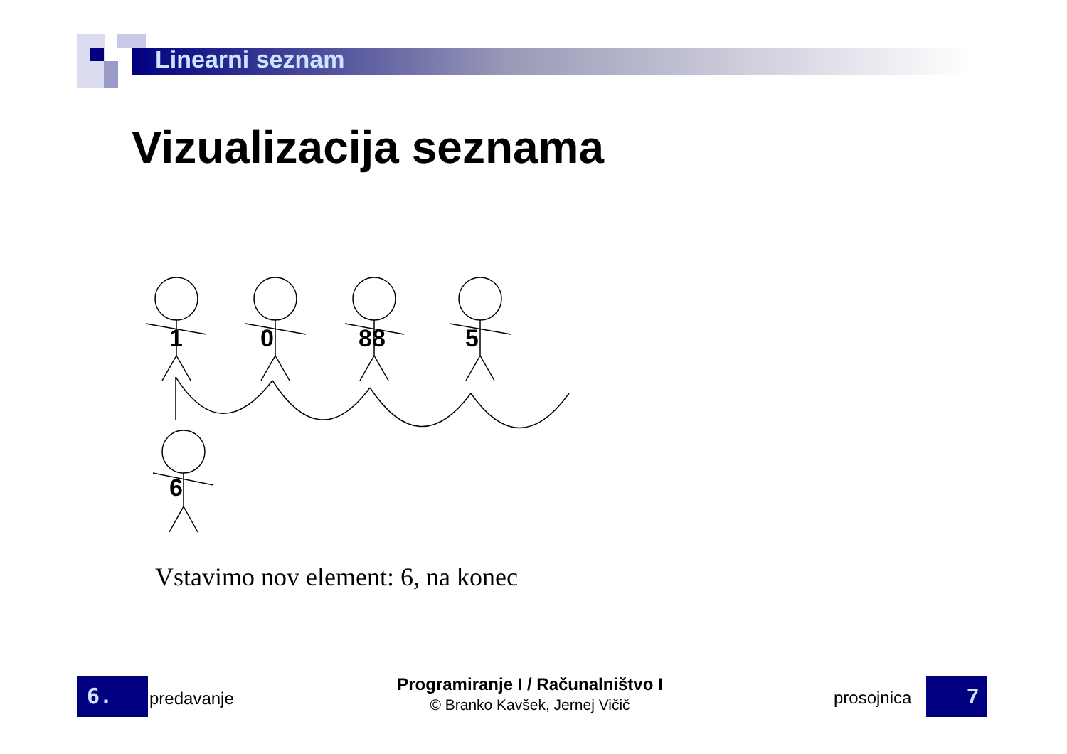Linearni seznam
Vizualizacija seznama
1
0
88
5
6
Vstavimo nov element: 6, na konec
6. predavanje
Programiranje I / Računalništvo I
© Branko Kavšek, Jernej Vičič
prosojnica 7